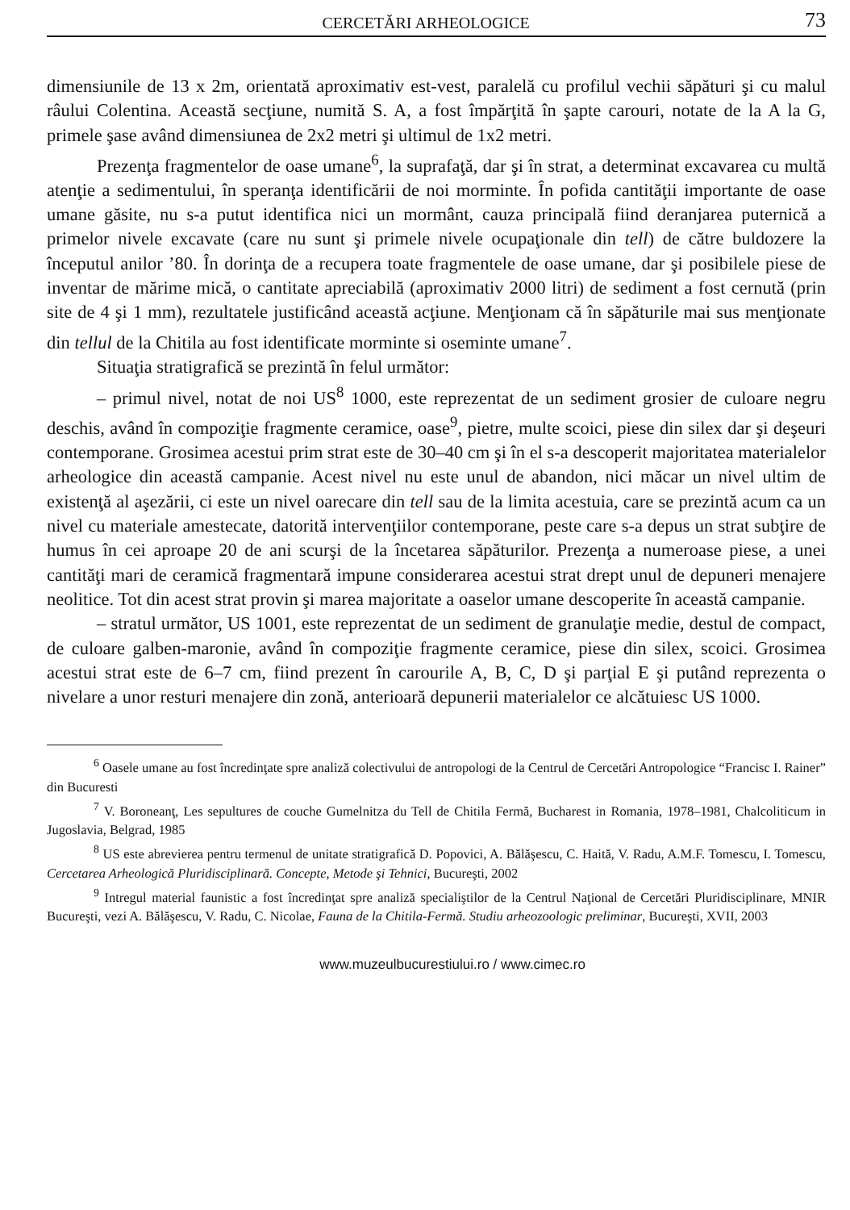CERCETĂRI ARHEOLOGICE 73
dimensiunile de 13 x 2m, orientată aproximativ est-vest, paralelă cu profilul vechii săpături şi cu malul râului Colentina. Această secţiune, numită S. A, a fost împărţită în şapte carouri, notate de la A la G, primele şase având dimensiunea de 2x2 metri şi ultimul de 1x2 metri.
Prezenţa fragmentelor de oase umane<sup>6</sup>, la suprafaţă, dar şi în strat, a determinat excavarea cu multă atenţie a sedimentului, în speranţa identificării de noi morminte. În pofida cantităţii importante de oase umane găsite, nu s-a putut identifica nici un mormânt, cauza principală fiind deranjarea puternică a primelor nivele excavate (care nu sunt şi primele nivele ocupaţionale din tell) de către buldozere la începutul anilor ’80. În dorinţa de a recupera toate fragmentele de oase umane, dar şi posibilele piese de inventar de mărime mică, o cantitate apreciabilă (aproximativ 2000 litri) de sediment a fost cernută (prin site de 4 şi 1 mm), rezultatele justificând această acţiune. Menţionam că în săpăturile mai sus menţionate din tellul de la Chitila au fost identificate morminte si oseminte umane<sup>7</sup>.
Situaţia stratigrafică se prezintă în felul următor:
– primul nivel, notat de noi US<sup>8</sup> 1000, este reprezentat de un sediment grosier de culoare negru deschis, având în compoziţie fragmente ceramice, oase<sup>9</sup>, pietre, multe scoici, piese din silex dar şi deşeuri contemporane. Grosimea acestui prim strat este de 30–40 cm şi în el s-a descoperit majoritatea materialelor arheologice din această campanie. Acest nivel nu este unul de abandon, nici măcar un nivel ultim de existenţă al aşezării, ci este un nivel oarecare din tell sau de la limita acestuia, care se prezintă acum ca un nivel cu materiale amestecate, datorită intervenţiilor contemporane, peste care s-a depus un strat subţire de humus în cei aproape 20 de ani scurşi de la încetarea săpăturilor. Prezenţa a numeroase piese, a unei cantităţi mari de ceramică fragmentară impune considerarea acestui strat drept unul de depuneri menajere neolitice. Tot din acest strat provin şi marea majoritate a oaselor umane descoperite în această campanie.
– stratul următor, US 1001, este reprezentat de un sediment de granulaţie medie, destul de compact, de culoare galben-maronie, având în compoziţie fragmente ceramice, piese din silex, scoici. Grosimea acestui strat este de 6–7 cm, fiind prezent în carourile A, B, C, D şi parţial E şi putând reprezenta o nivelare a unor resturi menajere din zonă, anterioară depunerii materialelor ce alcătuiesc US 1000.
<sup>6</sup> Oasele umane au fost încredinţate spre analiză colectivului de antropologi de la Centrul de Cercetări Antropologice “Francisc I. Rainer” din Bucuresti
<sup>7</sup> V. Boroneanţ, Les sepultures de couche Gumelnitza du Tell de Chitila Fermă, Bucharest in Romania, 1978–1981, Chalcoliticum in Jugoslavia, Belgrad, 1985
<sup>8</sup> US este abrevierea pentru termenul de unitate stratigrafică D. Popovici, A. Bălăşescu, C. Haită, V. Radu, A.M.F. Tomescu, I. Tomescu, Cercetarea Arheologică Pluridisciplinară. Concepte, Metode şi Tehnici, Bucureşti, 2002
<sup>9</sup> Intregul material faunistic a fost încredinţat spre analiză specialiştilor de la Centrul Naţional de Cercetări Pluridisciplinare, MNIR Bucureşti, vezi A. Bălăşescu, V. Radu, C. Nicolae, Fauna de la Chitila-Fermă. Studiu arheozoologic preliminar, Bucureşti, XVII, 2003
www.muzeulbucurestiului.ro / www.cimec.ro